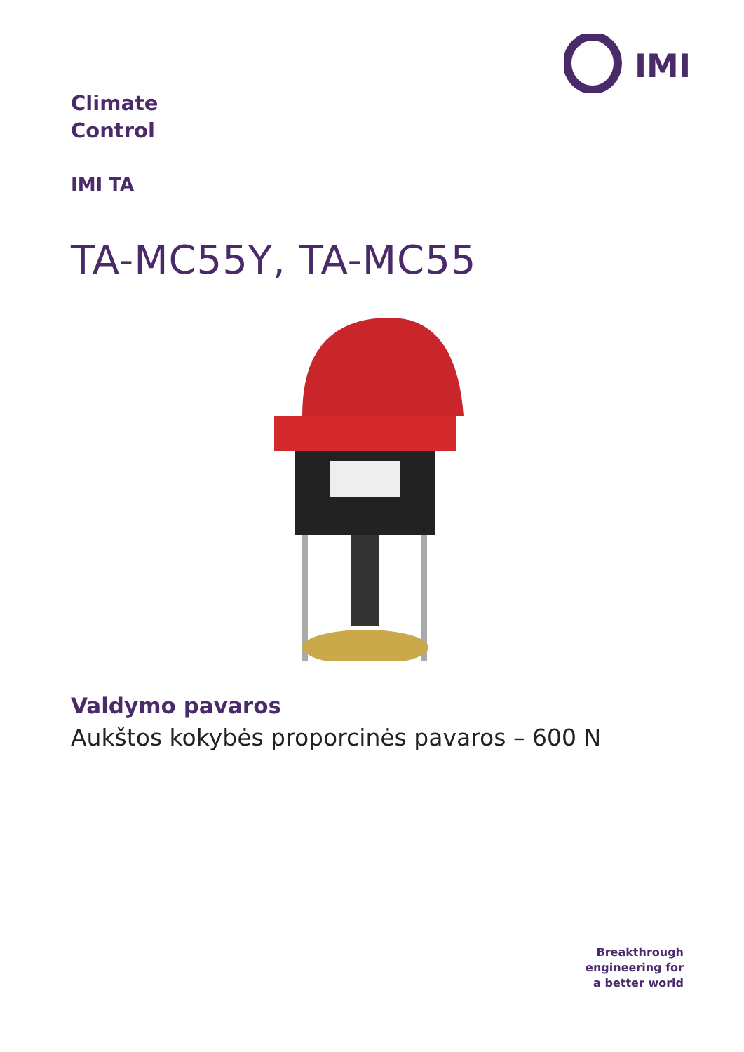IMI
Climate
Control
IMI TA
TA-MC55Y, TA-MC55
Valdymo pavaros
Aukštos kokybės proporcinės pavaros – 600 N
Breakthrough
engineering for
a better world